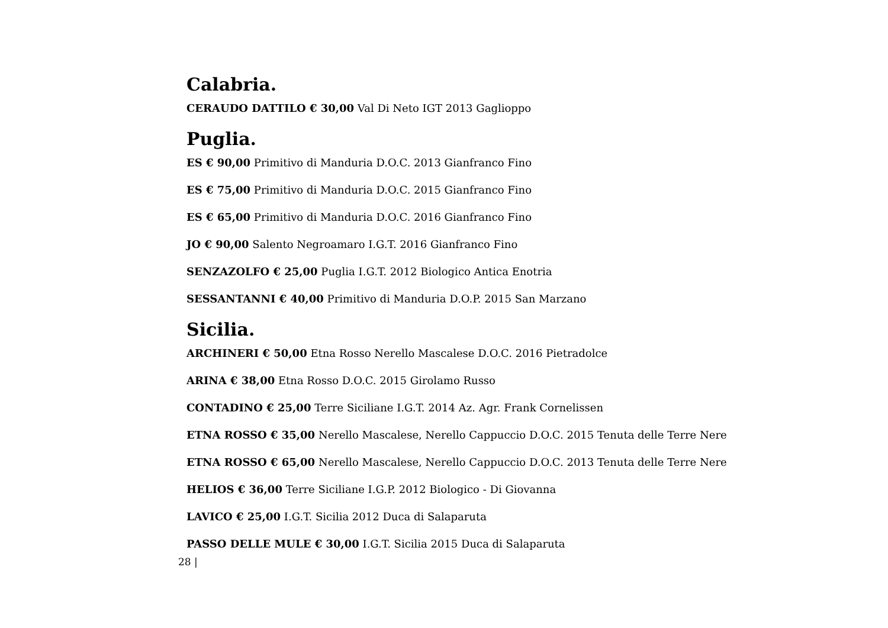Calabria.
CERAUDO DATTILO € 30,00 Val Di Neto IGT 2013 Gaglioppo
Puglia.
ES € 90,00 Primitivo di Manduria D.O.C. 2013 Gianfranco Fino
ES € 75,00 Primitivo di Manduria D.O.C. 2015 Gianfranco Fino
ES € 65,00 Primitivo di Manduria D.O.C. 2016 Gianfranco Fino
JO € 90,00 Salento Negroamaro I.G.T. 2016 Gianfranco Fino
SENZAZOLFO € 25,00 Puglia I.G.T. 2012 Biologico Antica Enotria
SESSANTANNI € 40,00 Primitivo di Manduria D.O.P. 2015 San Marzano
Sicilia.
ARCHINERI € 50,00 Etna Rosso Nerello Mascalese D.O.C. 2016 Pietradolce
ARINA € 38,00 Etna Rosso D.O.C. 2015 Girolamo Russo
CONTADINO € 25,00 Terre Siciliane I.G.T. 2014 Az. Agr. Frank Cornelissen
ETNA ROSSO € 35,00 Nerello Mascalese, Nerello Cappuccio D.O.C. 2015 Tenuta delle Terre Nere
ETNA ROSSO € 65,00 Nerello Mascalese, Nerello Cappuccio D.O.C. 2013 Tenuta delle Terre Nere
HELIOS € 36,00 Terre Siciliane I.G.P. 2012 Biologico - Di Giovanna
LAVICO € 25,00 I.G.T. Sicilia 2012 Duca di Salaparuta
PASSO DELLE MULE € 30,00 I.G.T. Sicilia 2015 Duca di Salaparuta
28 |